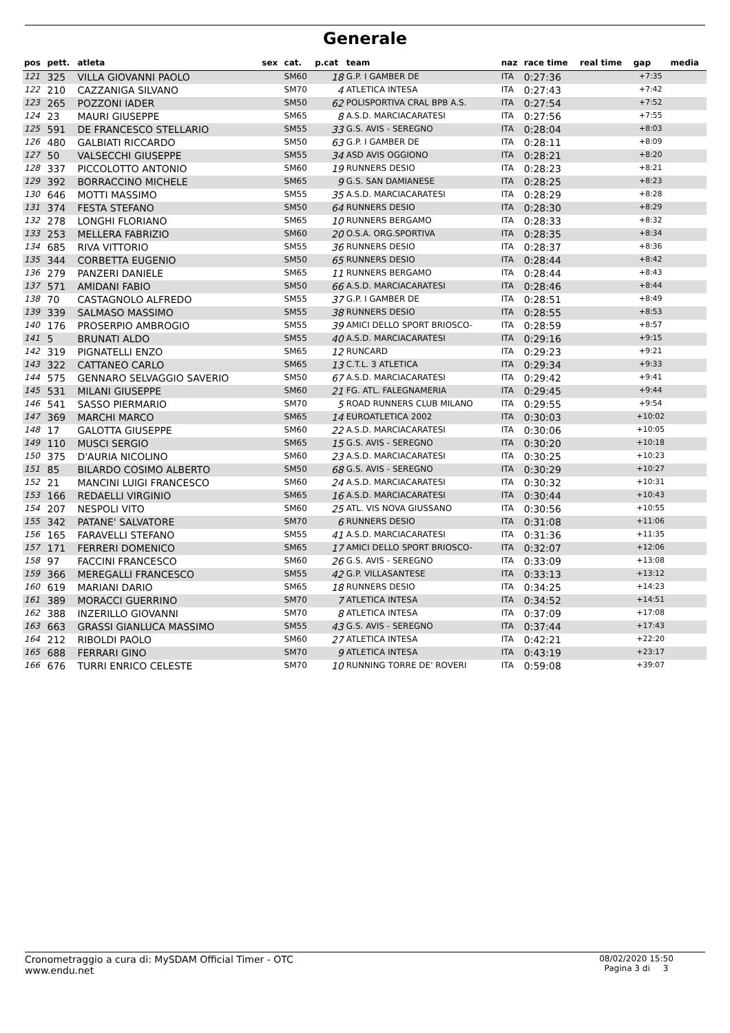Generale
| pos | pett. | atleta | sex | cat. | p.cat | team | naz | race time | real time | gap | media |
| --- | --- | --- | --- | --- | --- | --- | --- | --- | --- | --- | --- |
| 121 | 325 | VILLA GIOVANNI PAOLO | | SM60 | 18 | G.P. I GAMBER DE | ITA | 0:27:36 | | +7:35 | |
| 122 | 210 | CAZZANIGA SILVANO | | SM70 | 4 | ATLETICA INTESA | ITA | 0:27:43 | | +7:42 | |
| 123 | 265 | POZZONI IADER | | SM50 | 62 | POLISPORTIVA CRAL BPB A.S. | ITA | 0:27:54 | | +7:52 | |
| 124 | 23 | MAURI GIUSEPPE | | SM65 | 8 | A.S.D. MARCIACARATESI | ITA | 0:27:56 | | +7:55 | |
| 125 | 591 | DE FRANCESCO STELLARIO | | SM55 | 33 | G.S. AVIS - SEREGNO | ITA | 0:28:04 | | +8:03 | |
| 126 | 480 | GALBIATI RICCARDO | | SM50 | 63 | G.P. I GAMBER DE | ITA | 0:28:11 | | +8:09 | |
| 127 | 50 | VALSECCHI GIUSEPPE | | SM55 | 34 | ASD AVIS OGGIONO | ITA | 0:28:21 | | +8:20 | |
| 128 | 337 | PICCOLOTTO ANTONIO | | SM60 | 19 | RUNNERS DESIO | ITA | 0:28:23 | | +8:21 | |
| 129 | 392 | BORRACCINO MICHELE | | SM65 | 9 | G.S. SAN DAMIANESE | ITA | 0:28:25 | | +8:23 | |
| 130 | 646 | MOTTI MASSIMO | | SM55 | 35 | A.S.D. MARCIACARATESI | ITA | 0:28:29 | | +8:28 | |
| 131 | 374 | FESTA STEFANO | | SM50 | 64 | RUNNERS DESIO | ITA | 0:28:30 | | +8:29 | |
| 132 | 278 | LONGHI FLORIANO | | SM65 | 10 | RUNNERS BERGAMO | ITA | 0:28:33 | | +8:32 | |
| 133 | 253 | MELLERA FABRIZIO | | SM60 | 20 | O.S.A. ORG.SPORTIVA | ITA | 0:28:35 | | +8:34 | |
| 134 | 685 | RIVA VITTORIO | | SM55 | 36 | RUNNERS DESIO | ITA | 0:28:37 | | +8:36 | |
| 135 | 344 | CORBETTA EUGENIO | | SM50 | 65 | RUNNERS DESIO | ITA | 0:28:44 | | +8:42 | |
| 136 | 279 | PANZERI DANIELE | | SM65 | 11 | RUNNERS BERGAMO | ITA | 0:28:44 | | +8:43 | |
| 137 | 571 | AMIDANI FABIO | | SM50 | 66 | A.S.D. MARCIACARATESI | ITA | 0:28:46 | | +8:44 | |
| 138 | 70 | CASTAGNOLO ALFREDO | | SM55 | 37 | G.P. I GAMBER DE | ITA | 0:28:51 | | +8:49 | |
| 139 | 339 | SALMASO MASSIMO | | SM55 | 38 | RUNNERS DESIO | ITA | 0:28:55 | | +8:53 | |
| 140 | 176 | PROSERPIO AMBROGIO | | SM55 | 39 | AMICI DELLO SPORT BRIOSCO- | ITA | 0:28:59 | | +8:57 | |
| 141 | 5 | BRUNATI ALDO | | SM55 | 40 | A.S.D. MARCIACARATESI | ITA | 0:29:16 | | +9:15 | |
| 142 | 319 | PIGNATELLI ENZO | | SM65 | 12 | RUNCARD | ITA | 0:29:23 | | +9:21 | |
| 143 | 322 | CATTANEO CARLO | | SM65 | 13 | C.T.L. 3 ATLETICA | ITA | 0:29:34 | | +9:33 | |
| 144 | 575 | GENNARO SELVAGGIO SAVERIO | | SM50 | 67 | A.S.D. MARCIACARATESI | ITA | 0:29:42 | | +9:41 | |
| 145 | 531 | MILANI GIUSEPPE | | SM60 | 21 | FG. ATL. FALEGNAMERIA | ITA | 0:29:45 | | +9:44 | |
| 146 | 541 | SASSO PIERMARIO | | SM70 | 5 | ROAD RUNNERS CLUB MILANO | ITA | 0:29:55 | | +9:54 | |
| 147 | 369 | MARCHI MARCO | | SM65 | 14 | EUROATLETICA 2002 | ITA | 0:30:03 | | +10:02 | |
| 148 | 17 | GALOTTA GIUSEPPE | | SM60 | 22 | A.S.D. MARCIACARATESI | ITA | 0:30:06 | | +10:05 | |
| 149 | 110 | MUSCI SERGIO | | SM65 | 15 | G.S. AVIS - SEREGNO | ITA | 0:30:20 | | +10:18 | |
| 150 | 375 | D'AURIA NICOLINO | | SM60 | 23 | A.S.D. MARCIACARATESI | ITA | 0:30:25 | | +10:23 | |
| 151 | 85 | BILARDO COSIMO ALBERTO | | SM50 | 68 | G.S. AVIS - SEREGNO | ITA | 0:30:29 | | +10:27 | |
| 152 | 21 | MANCINI LUIGI FRANCESCO | | SM60 | 24 | A.S.D. MARCIACARATESI | ITA | 0:30:32 | | +10:31 | |
| 153 | 166 | REDAELLI VIRGINIO | | SM65 | 16 | A.S.D. MARCIACARATESI | ITA | 0:30:44 | | +10:43 | |
| 154 | 207 | NESPOLI VITO | | SM60 | 25 | ATL. VIS NOVA GIUSSANO | ITA | 0:30:56 | | +10:55 | |
| 155 | 342 | PATANE' SALVATORE | | SM70 | 6 | RUNNERS DESIO | ITA | 0:31:08 | | +11:06 | |
| 156 | 165 | FARAVELLI STEFANO | | SM55 | 41 | A.S.D. MARCIACARATESI | ITA | 0:31:36 | | +11:35 | |
| 157 | 171 | FERRERI DOMENICO | | SM65 | 17 | AMICI DELLO SPORT BRIOSCO- | ITA | 0:32:07 | | +12:06 | |
| 158 | 97 | FACCINI FRANCESCO | | SM60 | 26 | G.S. AVIS - SEREGNO | ITA | 0:33:09 | | +13:08 | |
| 159 | 366 | MEREGALLI FRANCESCO | | SM55 | 42 | G.P. VILLASANTESE | ITA | 0:33:13 | | +13:12 | |
| 160 | 619 | MARIANI DARIO | | SM65 | 18 | RUNNERS DESIO | ITA | 0:34:25 | | +14:23 | |
| 161 | 389 | MORACCI GUERRINO | | SM70 | 7 | ATLETICA INTESA | ITA | 0:34:52 | | +14:51 | |
| 162 | 388 | INZERILLO GIOVANNI | | SM70 | 8 | ATLETICA INTESA | ITA | 0:37:09 | | +17:08 | |
| 163 | 663 | GRASSI GIANLUCA MASSIMO | | SM55 | 43 | G.S. AVIS - SEREGNO | ITA | 0:37:44 | | +17:43 | |
| 164 | 212 | RIBOLDI PAOLO | | SM60 | 27 | ATLETICA INTESA | ITA | 0:42:21 | | +22:20 | |
| 165 | 688 | FERRARI GINO | | SM70 | 9 | ATLETICA INTESA | ITA | 0:43:19 | | +23:17 | |
| 166 | 676 | TURRI ENRICO CELESTE | | SM70 | 10 | RUNNING TORRE DE' ROVERI | ITA | 0:59:08 | | +39:07 | |
Cronometraggio a cura di: MySDAM Official Timer - OTC
www.endu.net
08/02/2020 15:50
Pagina 3 di 3